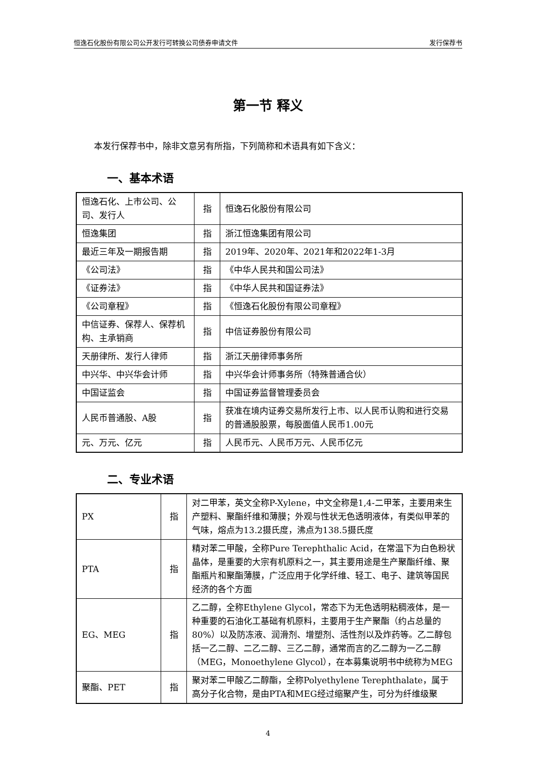恒逸石化股份有限公司公开发行可转换公司债券申请文件 发行保荐书
第一节 释义
本发行保荐书中，除非文意另有所指，下列简称和术语具有如下含义：
一、基本术语
| 恒逸石化、上市公司、公司、发行人 | 指 | 恒逸石化股份有限公司 |
| 恒逸集团 | 指 | 浙江恒逸集团有限公司 |
| 最近三年及一期报告期 | 指 | 2019年、2020年、2021年和2022年1-3月 |
| 《公司法》 | 指 | 《中华人民共和国公司法》 |
| 《证券法》 | 指 | 《中华人民共和国证券法》 |
| 《公司章程》 | 指 | 《恒逸石化股份有限公司章程》 |
| 中信证券、保荐人、保荐机构、主承销商 | 指 | 中信证券股份有限公司 |
| 天册律所、发行人律师 | 指 | 浙江天册律师事务所 |
| 中兴华、中兴华会计师 | 指 | 中兴华会计师事务所（特殊普通合伙） |
| 中国证监会 | 指 | 中国证券监督管理委员会 |
| 人民币普通股、A股 | 指 | 获准在境内证券交易所发行上市、以人民币认购和进行交易的普通股股票，每股面值人民币1.00元 |
| 元、万元、亿元 | 指 | 人民币元、人民币万元、人民币亿元 |
二、专业术语
| PX | 指 | 对二甲苯，英文全称P-Xylene，中文全称是1,4-二甲苯，主要用来生产塑料、聚酯纤维和薄膜；外观与性状无色透明液体，有类似甲苯的气味，熔点为13.2摄氏度，沸点为138.5摄氏度 |
| PTA | 指 | 精对苯二甲酸，全称Pure Terephthalic Acid，在常温下为白色粉状晶体，是重要的大宗有机原料之一，其主要用途是生产聚酯纤维、聚酯瓶片和聚酯薄膜，广泛应用于化学纤维、轻工、电子、建筑等国民经济的各个方面 |
| EG、MEG | 指 | 乙二醇，全称Ethylene Glycol，常态下为无色透明粘稠液体，是一种重要的石油化工基础有机原料，主要用于生产聚酯（约占总量的80%）以及防冻液、润滑剂、增塑剂、活性剂以及炸药等。乙二醇包括一乙二醇、二乙二醇、三乙二醇，通常而言的乙二醇为一乙二醇（MEG，Monoethylene Glycol），在本募集说明书中统称为MEG |
| 聚酯、PET | 指 | 聚对苯二甲酸乙二醇酯，全称Polyethylene Terephthalate，属于高分子化合物，是由PTA和MEG经过缩聚产生，可分为纤维级聚 |
4